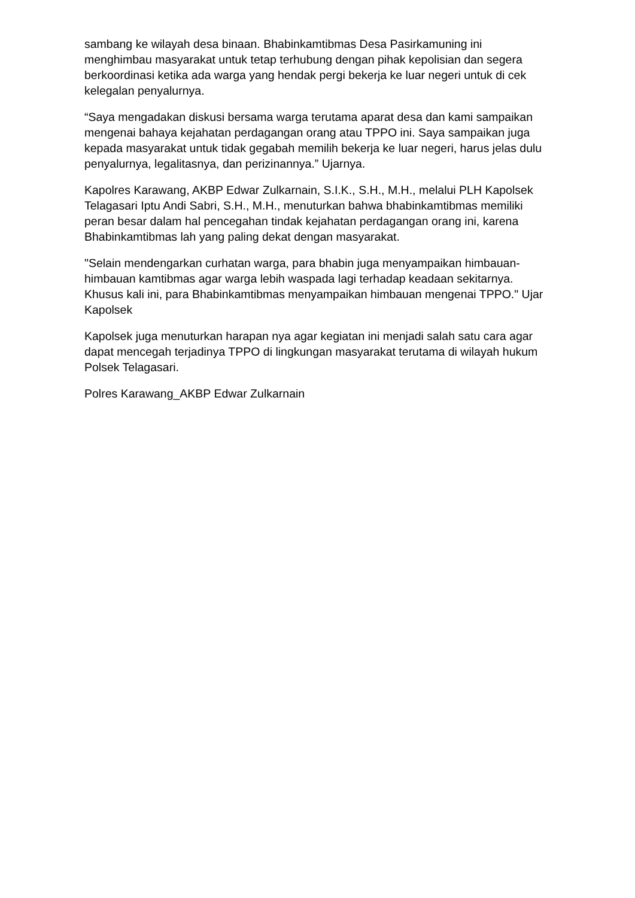sambang ke wilayah desa binaan. Bhabinkamtibmas Desa Pasirkamuning ini menghimbau masyarakat untuk tetap terhubung dengan pihak kepolisian dan segera berkoordinasi ketika ada warga yang hendak pergi bekerja ke luar negeri untuk di cek kelegalan penyalurnya.
“Saya mengadakan diskusi bersama warga terutama aparat desa dan kami sampaikan mengenai bahaya kejahatan perdagangan orang atau TPPO ini. Saya sampaikan juga kepada masyarakat untuk tidak gegabah memilih bekerja ke luar negeri, harus jelas dulu penyalurnya, legalitasnya, dan perizinannya.” Ujarnya.
Kapolres Karawang, AKBP Edwar Zulkarnain, S.I.K., S.H., M.H., melalui PLH Kapolsek Telagasari Iptu Andi Sabri, S.H., M.H., menuturkan bahwa bhabinkamtibmas memiliki peran besar dalam hal pencegahan tindak kejahatan perdagangan orang ini, karena Bhabinkamtibmas lah yang paling dekat dengan masyarakat.
"Selain mendengarkan curhatan warga, para bhabin juga menyampaikan himbauan-himbauan kamtibmas agar warga lebih waspada lagi terhadap keadaan sekitarnya. Khusus kali ini, para Bhabinkamtibmas menyampaikan himbauan mengenai TPPO." Ujar Kapolsek
Kapolsek juga menuturkan harapan nya agar kegiatan ini menjadi salah satu cara agar dapat mencegah terjadinya TPPO di lingkungan masyarakat terutama di wilayah hukum Polsek Telagasari.
Polres Karawang_AKBP Edwar Zulkarnain